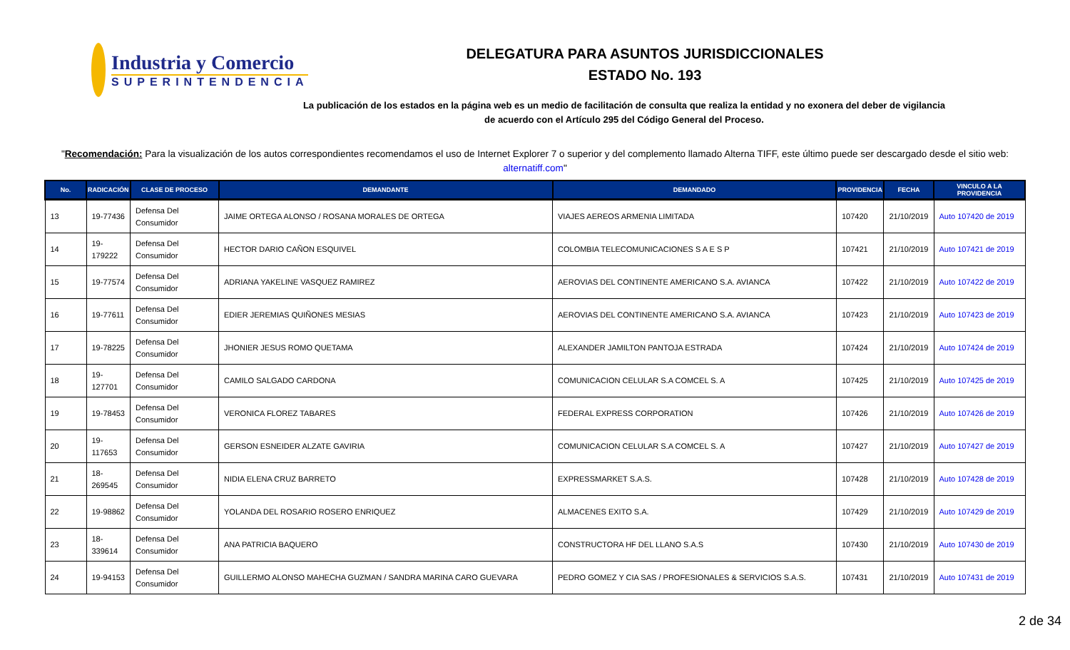Industria y Comercio
SUPERINTENDENCIA
DELEGATURA PARA ASUNTOS JURISDICCIONALES
ESTADO No. 193
La publicación de los estados en la página web es un medio de facilitación de consulta que realiza la entidad y no exonera del deber de vigilancia
de acuerdo con el Artículo 295 del Código General del Proceso.
"Recomendación: Para la visualización de los autos correspondientes recomendamos el uso de Internet Explorer 7 o superior y del complemento llamado Alterna TIFF, este último puede ser descargado desde el sitio web: alternatiff.com"
| No. | RADICACIÓN | CLASE DE PROCESO | DEMANDANTE | DEMANDADO | PROVIDENCIA | FECHA | VINCULO A LA PROVIDENCIA |
| --- | --- | --- | --- | --- | --- | --- | --- |
| 13 | 19-77436 | Defensa Del Consumidor | JAIME ORTEGA ALONSO / ROSANA MORALES DE ORTEGA | VIAJES AEREOS ARMENIA LIMITADA | 107420 | 21/10/2019 | Auto 107420 de 2019 |
| 14 | 19-179222 | Defensa Del Consumidor | HECTOR DARIO CAÑON ESQUIVEL | COLOMBIA TELECOMUNICACIONES S A E S P | 107421 | 21/10/2019 | Auto 107421 de 2019 |
| 15 | 19-77574 | Defensa Del Consumidor | ADRIANA YAKELINE VASQUEZ RAMIREZ | AEROVIAS DEL CONTINENTE AMERICANO S.A. AVIANCA | 107422 | 21/10/2019 | Auto 107422 de 2019 |
| 16 | 19-77611 | Defensa Del Consumidor | EDIER JEREMIAS QUIÑONES MESIAS | AEROVIAS DEL CONTINENTE AMERICANO S.A. AVIANCA | 107423 | 21/10/2019 | Auto 107423 de 2019 |
| 17 | 19-78225 | Defensa Del Consumidor | JHONIER JESUS ROMO QUETAMA | ALEXANDER JAMILTON PANTOJA ESTRADA | 107424 | 21/10/2019 | Auto 107424 de 2019 |
| 18 | 19-127701 | Defensa Del Consumidor | CAMILO SALGADO CARDONA | COMUNICACION CELULAR S.A COMCEL S. A | 107425 | 21/10/2019 | Auto 107425 de 2019 |
| 19 | 19-78453 | Defensa Del Consumidor | VERONICA FLOREZ TABARES | FEDERAL EXPRESS CORPORATION | 107426 | 21/10/2019 | Auto 107426 de 2019 |
| 20 | 19-117653 | Defensa Del Consumidor | GERSON ESNEIDER ALZATE GAVIRIA | COMUNICACION CELULAR S.A COMCEL S. A | 107427 | 21/10/2019 | Auto 107427 de 2019 |
| 21 | 18-269545 | Defensa Del Consumidor | NIDIA ELENA CRUZ BARRETO | EXPRESSMARKET S.A.S. | 107428 | 21/10/2019 | Auto 107428 de 2019 |
| 22 | 19-98862 | Defensa Del Consumidor | YOLANDA DEL ROSARIO ROSERO ENRIQUEZ | ALMACENES EXITO S.A. | 107429 | 21/10/2019 | Auto 107429 de 2019 |
| 23 | 18-339614 | Defensa Del Consumidor | ANA PATRICIA BAQUERO | CONSTRUCTORA HF DEL LLANO S.A.S | 107430 | 21/10/2019 | Auto 107430 de 2019 |
| 24 | 19-94153 | Defensa Del Consumidor | GUILLERMO ALONSO MAHECHA GUZMAN / SANDRA MARINA CARO GUEVARA | PEDRO GOMEZ Y CIA SAS / PROFESIONALES & SERVICIOS S.A.S. | 107431 | 21/10/2019 | Auto 107431 de 2019 |
2 de 34